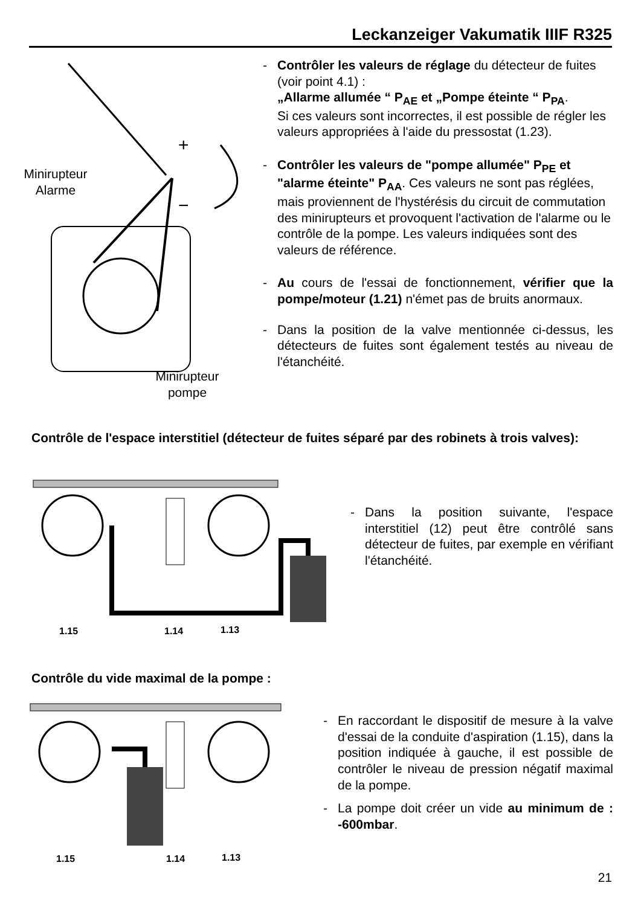Leckanzeiger Vakumatik IIIF R325
+
−
Minirupteur
Alarme
Minirupteur
pompe
- Contrôler les valeurs de réglage du détecteur de fuites (voir point 4.1) :
„Allarme allumée “ P<sub>AE</sub> et „Pompe éteinte “ P<sub>PA</sub>.
Si ces valeurs sont incorrectes, il est possible de régler les valeurs appropriées à l'aide du pressostat (1.23).
- Contrôler les valeurs de "pompe allumée" P<sub>PE</sub> et "alarme éteinte" P<sub>AA</sub>. Ces valeurs ne sont pas réglées, mais proviennent de l'hystérésis du circuit de commutation des minirupteurs et provoquent l'activation de l'alarme ou le contrôle de la pompe. Les valeurs indiquées sont des valeurs de référence.
- Au cours de l'essai de fonctionnement, vérifier que la pompe/moteur (1.21) n'émet pas de bruits anormaux.
- Dans la position de la valve mentionnée ci-dessus, les détecteurs de fuites sont également testés au niveau de l'étanchéité.
Contrôle de l'espace interstitiel (détecteur de fuites séparé par des robinets à trois valves):
1.15 1.14 1.13
- Dans la position suivante, l'espace interstitiel (12) peut être contrôlé sans détecteur de fuites, par exemple en vérifiant l'étanchéité.
Contrôle du vide maximal de la pompe :
1.15 1.14 1.13
- En raccordant le dispositif de mesure à la valve d'essai de la conduite d'aspiration (1.15), dans la position indiquée à gauche, il est possible de contrôler le niveau de pression négatif maximal de la pompe.
- La pompe doit créer un vide au minimum de : -600mbar.
21